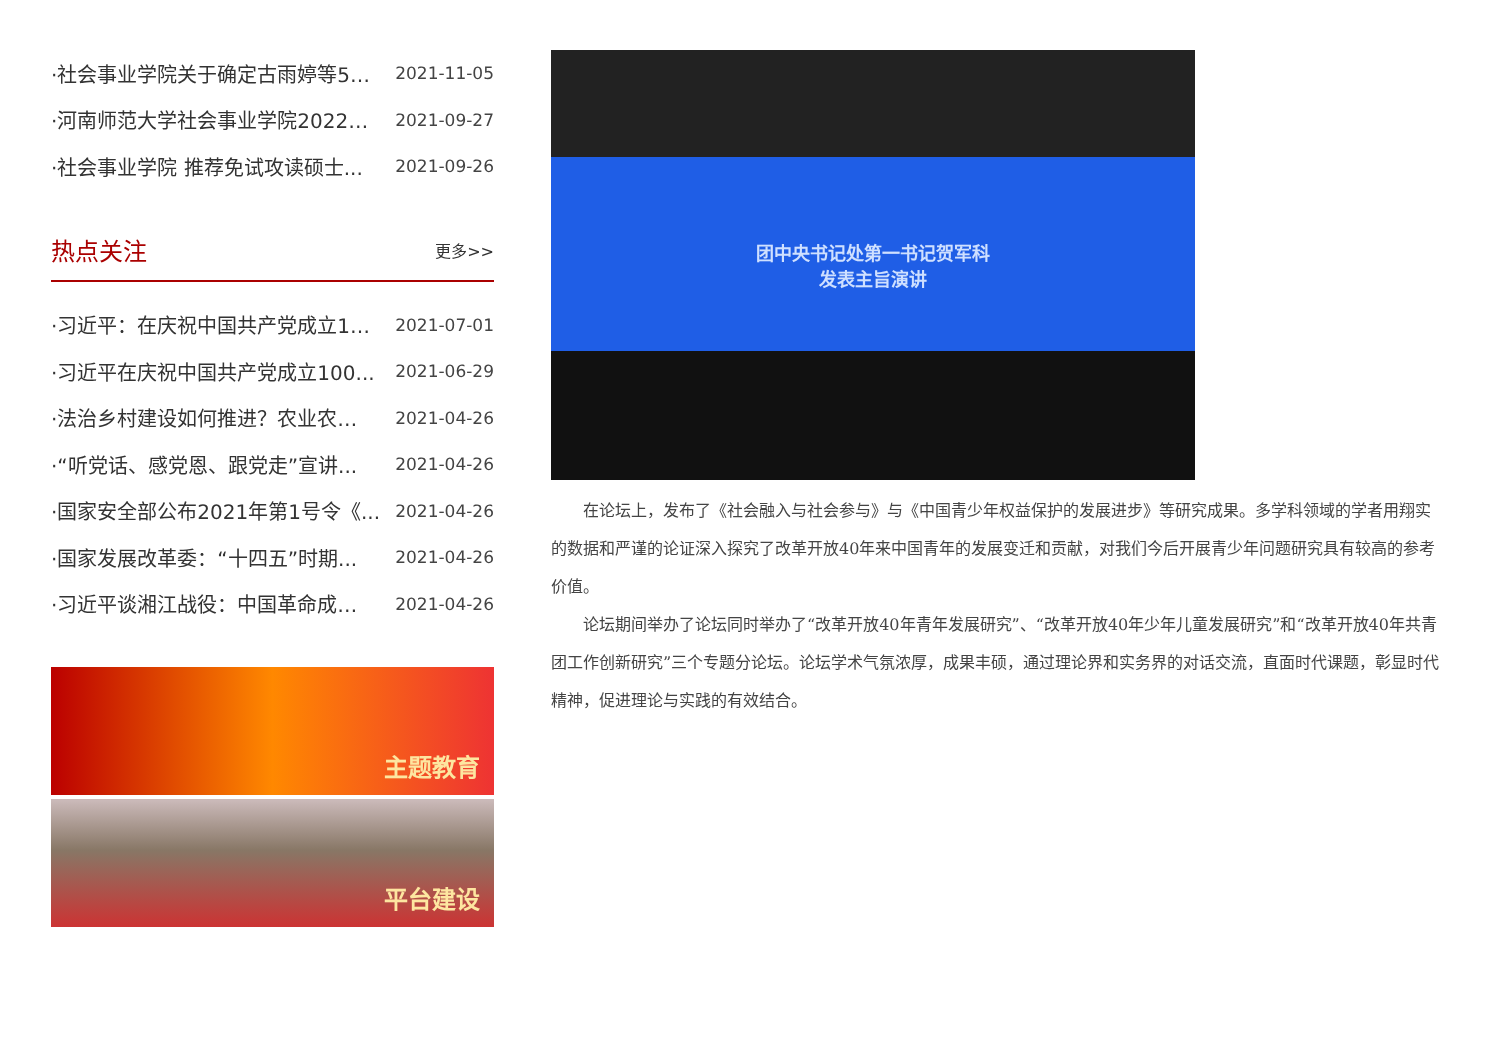·社会事业学院关于确定古雨婷等5… 2021-11-05
·河南师范大学社会事业学院2022… 2021-09-27
·社会事业学院 推荐免试攻读硕士... 2021-09-26
热点关注
更多>>
·习近平：在庆祝中国共产党成立1… 2021-07-01
·习近平在庆祝中国共产党成立100... 2021-06-29
·法治乡村建设如何推进？农业农… 2021-04-26
·“听党话、感党恩、跟党走”宣讲... 2021-04-26
·国家安全部公布2021年第1号令《... 2021-04-26
·国家发展改革委：“十四五”时期... 2021-04-26
·习近平谈湘江战役：中国革命成… 2021-04-26
主题教育
平台建设
团中央书记处第一书记贺军科
发表主旨演讲
在论坛上，发布了《社会融入与社会参与》与《中国青少年权益保护的发展进步》等研究成果。多学科领域的学者用翔实的数据和严谨的论证深入探究了改革开放40年来中国青年的发展变迁和贡献，对我们今后开展青少年问题研究具有较高的参考价值。
论坛期间举办了论坛同时举办了“改革开放40年青年发展研究”、“改革开放40年少年儿童发展研究”和“改革开放40年共青团工作创新研究”三个专题分论坛。论坛学术气氛浓厚，成果丰硕，通过理论界和实务界的对话交流，直面时代课题，彰显时代精神，促进理论与实践的有效结合。